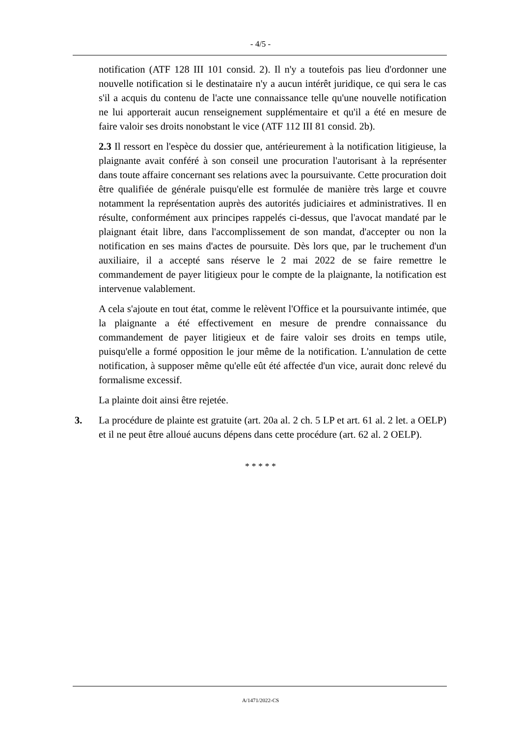- 4/5 -
notification (ATF 128 III 101 consid. 2). Il n'y a toutefois pas lieu d'ordonner une nouvelle notification si le destinataire n'y a aucun intérêt juridique, ce qui sera le cas s'il a acquis du contenu de l'acte une connaissance telle qu'une nouvelle notification ne lui apporterait aucun renseignement supplémentaire et qu'il a été en mesure de faire valoir ses droits nonobstant le vice (ATF 112 III 81 consid. 2b).
2.3 Il ressort en l'espèce du dossier que, antérieurement à la notification litigieuse, la plaignante avait conféré à son conseil une procuration l'autorisant à la représenter dans toute affaire concernant ses relations avec la poursuivante. Cette procuration doit être qualifiée de générale puisqu'elle est formulée de manière très large et couvre notamment la représentation auprès des autorités judiciaires et administratives. Il en résulte, conformément aux principes rappelés ci-dessus, que l'avocat mandaté par le plaignant était libre, dans l'accomplissement de son mandat, d'accepter ou non la notification en ses mains d'actes de poursuite. Dès lors que, par le truchement d'un auxiliaire, il a accepté sans réserve le 2 mai 2022 de se faire remettre le commandement de payer litigieux pour le compte de la plaignante, la notification est intervenue valablement.
A cela s'ajoute en tout état, comme le relèvent l'Office et la poursuivante intimée, que la plaignante a été effectivement en mesure de prendre connaissance du commandement de payer litigieux et de faire valoir ses droits en temps utile, puisqu'elle a formé opposition le jour même de la notification. L'annulation de cette notification, à supposer même qu'elle eût été affectée d'un vice, aurait donc relevé du formalisme excessif.
La plainte doit ainsi être rejetée.
3. La procédure de plainte est gratuite (art. 20a al. 2 ch. 5 LP et art. 61 al. 2 let. a OELP) et il ne peut être alloué aucuns dépens dans cette procédure (art. 62 al. 2 OELP).
* * * * *
A/1471/2022-CS